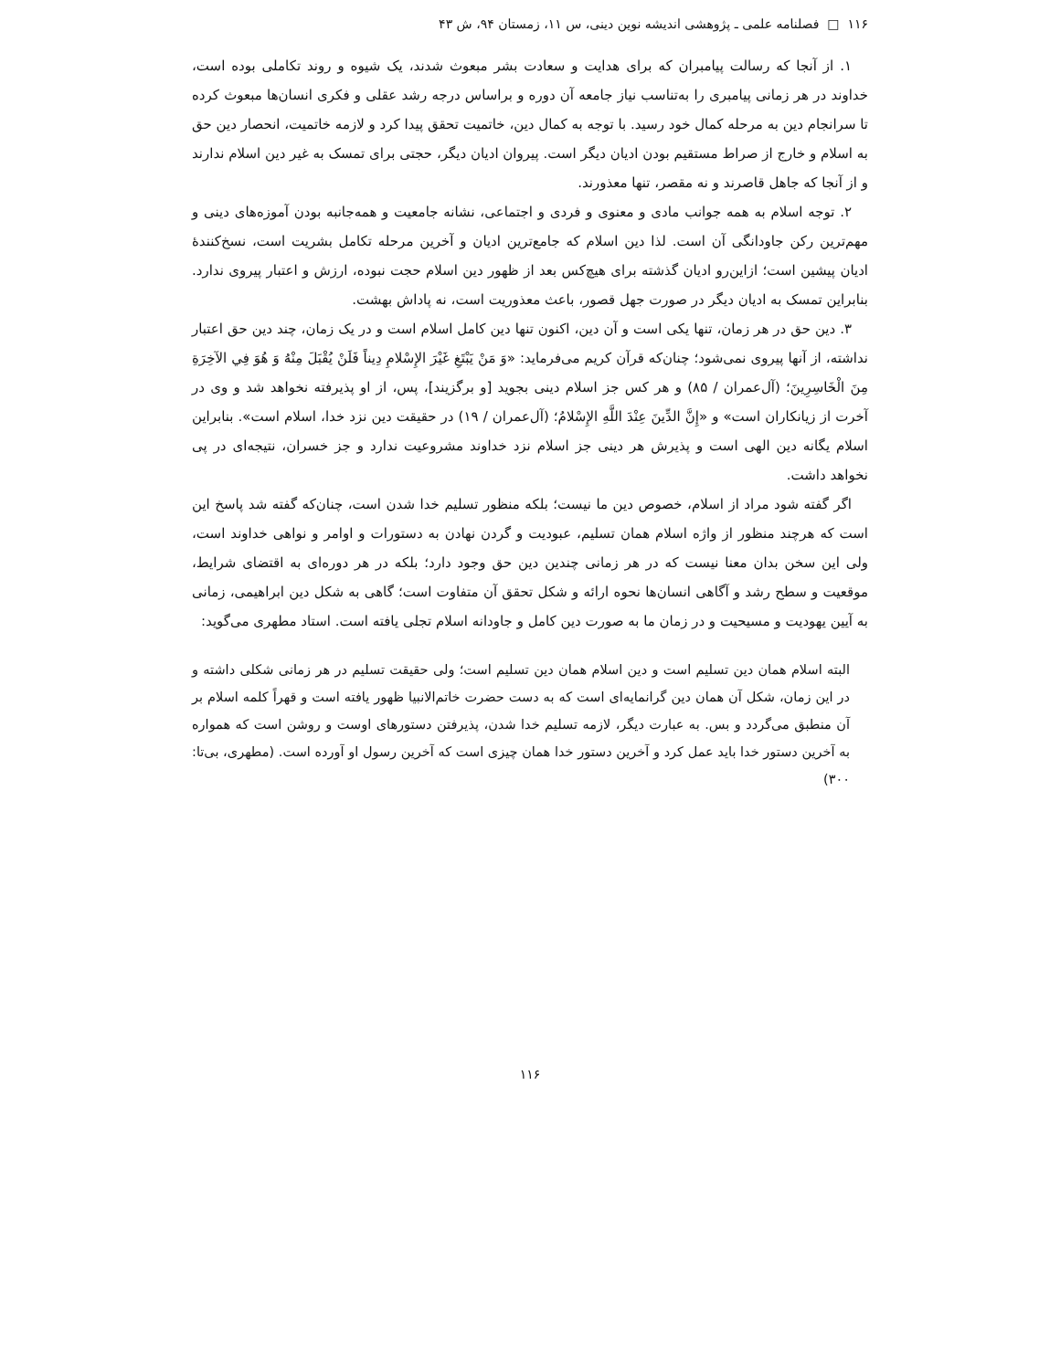۱۱۶ □ فصلنامه علمی ـ پژوهشی اندیشه نوین دینی، س ۱۱، زمستان ۹۴، ش ۴۳
۱. از آنجا که رسالت پیامبران که برای هدایت و سعادت بشر مبعوث شدند، یک شیوه و روند تکاملی بوده است، خداوند در هر زمانی پیامبری را به‌تناسب نیاز جامعه آن دوره و براساس درجه رشد عقلی و فکری انسان‌ها مبعوث کرده تا سرانجام دین به مرحله کمال خود رسید. با توجه به کمال دین، خاتمیت تحقق پیدا کرد و لازمه خاتمیت، انحصار دین حق به اسلام و خارج از صراط مستقیم بودن ادیان دیگر است. پیروان ادیان دیگر، حجتی برای تمسک به غیر دین اسلام ندارند و از آنجا که جاهل قاصرند و نه مقصر، تنها معذورند.
۲. توجه اسلام به همه جوانب مادی و معنوی و فردی و اجتماعی، نشانه جامعیت و همه‌جانبه بودن آموزه‌های دینی و مهم‌ترین رکن جاودانگی آن است. لذا دین اسلام که جامع‌ترین ادیان و آخرین مرحله تکامل بشریت است، نسخ‌کنندهٔ ادیان پیشین است؛ ازاین‌رو ادیان گذشته برای هیچ‌کس بعد از ظهور دین اسلام حجت نبوده، ارزش و اعتبار پیروی ندارد. بنابراین تمسک به ادیان دیگر در صورت جهل قصور، باعث معذوریت است، نه پاداش بهشت.
۳. دین حق در هر زمان، تنها یکی است و آن دین، اکنون تنها دین کامل اسلام است و در یک زمان، چند دین حق اعتبار نداشته، از آنها پیروی نمی‌شود؛ چنان‌که قرآن کریم می‌فرماید: «وَ مَنْ یَبْتَغِ غَیْرَ الإِسْلامِ دِیناً فَلَنْ یُقْبَلَ مِنْهُ وَ هُوَ فِي الآخِرَةِ مِنَ الْخَاسِرِینَ؛ (آل‌عمران / ۸۵) و هر کس جز اسلام دینی بجوید [و برگزیند]، پس، از او پذیرفته نخواهد شد و وی در آخرت از زیانکاران است» و «إِنَّ الدِّینَ عِنْدَ اللَّهِ الإِسْلامُ؛ (آل‌عمران / ۱۹) در حقیقت دین نزد خدا، اسلام است». بنابراین اسلام یگانه دین الهی است و پذیرش هر دینی جز اسلام نزد خداوند مشروعیت ندارد و جز خسران، نتیجه‌ای در پی نخواهد داشت.
اگر گفته شود مراد از اسلام، خصوص دین ما نیست؛ بلکه منظور تسلیم خدا شدن است، چنان‌که گفته شد پاسخ این است که هرچند منظور از واژه اسلام همان تسلیم، عبودیت و گردن نهادن به دستورات و اوامر و نواهی خداوند است، ولی این سخن بدان معنا نیست که در هر زمانی چندین دین حق وجود دارد؛ بلکه در هر دوره‌ای به اقتضای شرایط، موقعیت و سطح رشد و آگاهی انسان‌ها نحوه ارائه و شکل تحقق آن متفاوت است؛ گاهی به شکل دین ابراهیمی، زمانی به آیین یهودیت و مسیحیت و در زمان ما به صورت دین کامل و جاودانه اسلام تجلی یافته است. استاد مطهری می‌گوید:
البته اسلام همان دین تسلیم است و دین اسلام همان دین تسلیم است؛ ولی حقیقت تسلیم در هر زمانی شکلی داشته و در این زمان، شکل آن همان دین گرانمایه‌ای است که به دست حضرت خاتم‌الانبیا ظهور یافته است و قهراً کلمه اسلام بر آن منطبق می‌گردد و بس. به عبارت دیگر، لازمه تسلیم خدا شدن، پذیرفتن دستورهای اوست و روشن است که همواره به آخرین دستور خدا باید عمل کرد و آخرین دستور خدا همان چیزی است که آخرین رسول او آورده است. (مطهری، بی‌تا: ۳۰۰)
۱۱۶